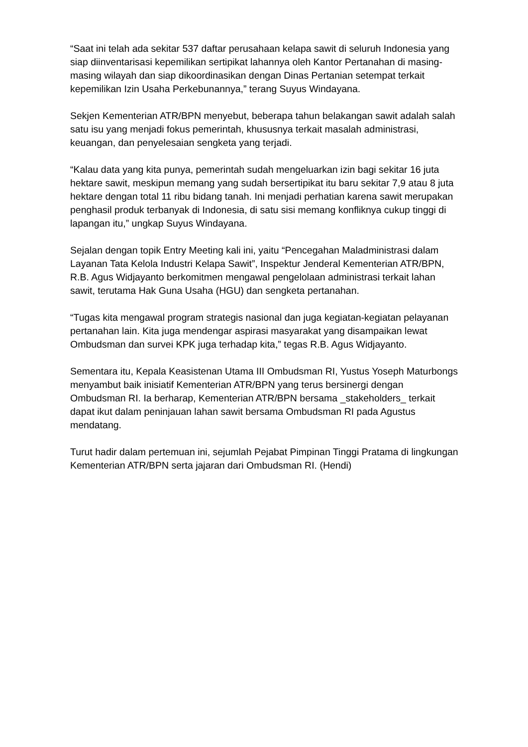“Saat ini telah ada sekitar 537 daftar perusahaan kelapa sawit di seluruh Indonesia yang siap diinventarisasi kepemilikan sertipikat lahannya oleh Kantor Pertanahan di masing-masing wilayah dan siap dikoordinasikan dengan Dinas Pertanian setempat terkait kepemilikan Izin Usaha Perkebunannya,” terang Suyus Windayana.
Sekjen Kementerian ATR/BPN menyebut, beberapa tahun belakangan sawit adalah salah satu isu yang menjadi fokus pemerintah, khususnya terkait masalah administrasi, keuangan, dan penyelesaian sengketa yang terjadi.
“Kalau data yang kita punya, pemerintah sudah mengeluarkan izin bagi sekitar 16 juta hektare sawit, meskipun memang yang sudah bersertipikat itu baru sekitar 7,9 atau 8 juta hektare dengan total 11 ribu bidang tanah. Ini menjadi perhatian karena sawit merupakan penghasil produk terbanyak di Indonesia, di satu sisi memang konfliknya cukup tinggi di lapangan itu,” ungkap Suyus Windayana.
Sejalan dengan topik Entry Meeting kali ini, yaitu “Pencegahan Maladministrasi dalam Layanan Tata Kelola Industri Kelapa Sawit”, Inspektur Jenderal Kementerian ATR/BPN, R.B. Agus Widjayanto berkomitmen mengawal pengelolaan administrasi terkait lahan sawit, terutama Hak Guna Usaha (HGU) dan sengketa pertanahan.
“Tugas kita mengawal program strategis nasional dan juga kegiatan-kegiatan pelayanan pertanahan lain. Kita juga mendengar aspirasi masyarakat yang disampaikan lewat Ombudsman dan survei KPK juga terhadap kita,” tegas R.B. Agus Widjayanto.
Sementara itu, Kepala Keasistenan Utama III Ombudsman RI, Yustus Yoseph Maturbongs menyambut baik inisiatif Kementerian ATR/BPN yang terus bersinergi dengan Ombudsman RI. Ia berharap, Kementerian ATR/BPN bersama _stakeholders_ terkait dapat ikut dalam peninjauan lahan sawit bersama Ombudsman RI pada Agustus mendatang.
Turut hadir dalam pertemuan ini, sejumlah Pejabat Pimpinan Tinggi Pratama di lingkungan Kementerian ATR/BPN serta jajaran dari Ombudsman RI. (Hendi)